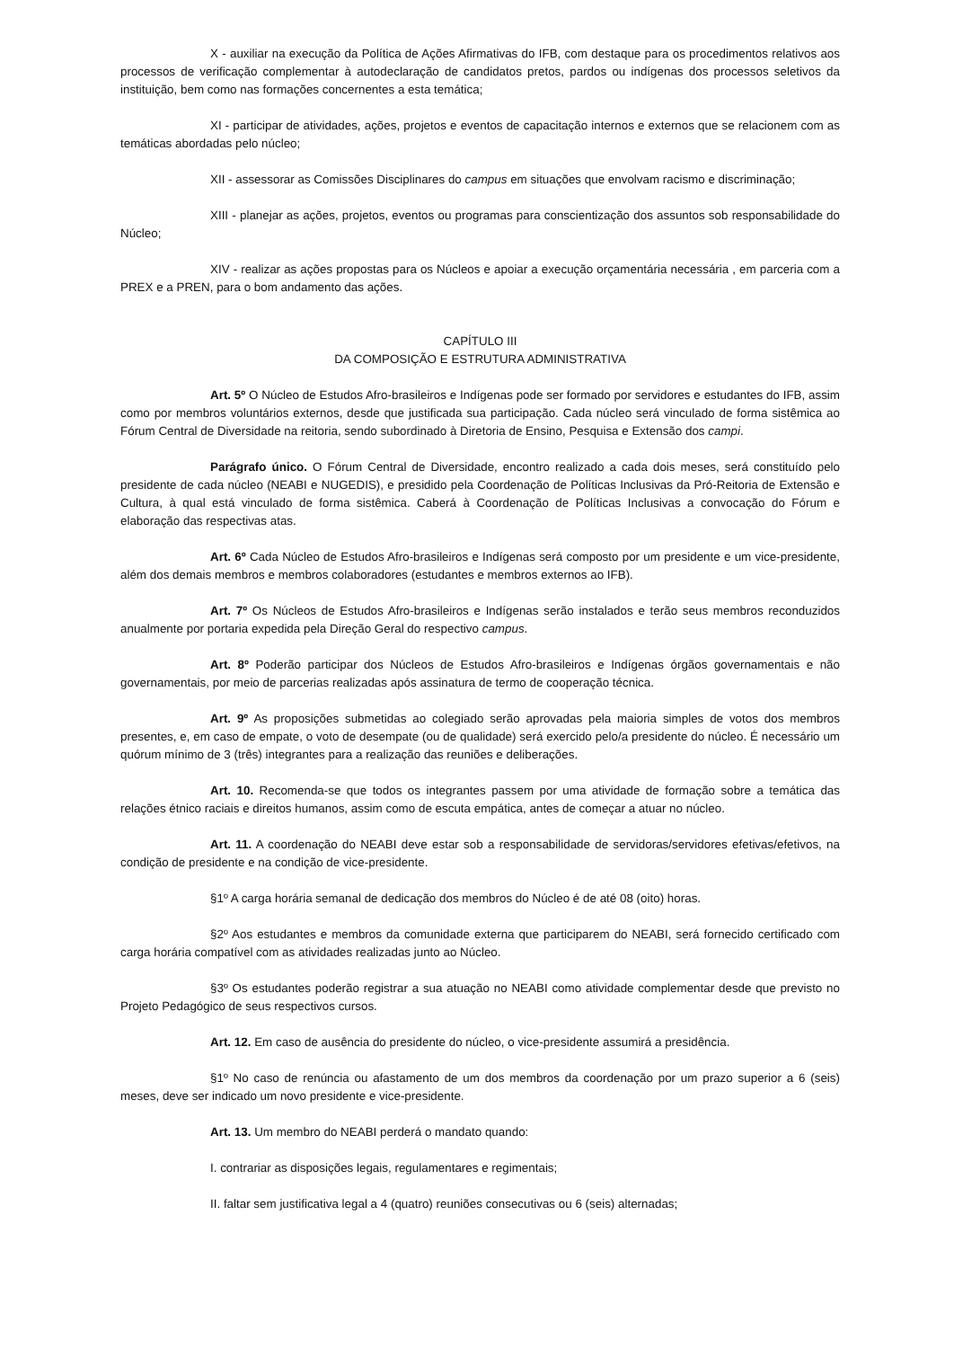X - auxiliar na execução da Política de Ações Afirmativas do IFB, com destaque para os procedimentos relativos aos processos de verificação complementar à autodeclaração de candidatos pretos, pardos ou indígenas dos processos seletivos da instituição, bem como nas formações concernentes a esta temática;
XI - participar de atividades, ações, projetos e eventos de capacitação internos e externos que se relacionem com as temáticas abordadas pelo núcleo;
XII - assessorar as Comissões Disciplinares do campus em situações que envolvam racismo e discriminação;
XIII - planejar as ações, projetos, eventos ou programas para conscientização dos assuntos sob responsabilidade do Núcleo;
XIV - realizar as ações propostas para os Núcleos e apoiar a execução orçamentária necessária , em parceria com a PREX e a PREN, para o bom andamento das ações.
CAPÍTULO III
DA COMPOSIÇÃO E ESTRUTURA ADMINISTRATIVA
Art. 5º O Núcleo de Estudos Afro-brasileiros e Indígenas pode ser formado por servidores e estudantes do IFB, assim como por membros voluntários externos, desde que justificada sua participação. Cada núcleo será vinculado de forma sistêmica ao Fórum Central de Diversidade na reitoria, sendo subordinado à Diretoria de Ensino, Pesquisa e Extensão dos campi.
Parágrafo único. O Fórum Central de Diversidade, encontro realizado a cada dois meses, será constituído pelo presidente de cada núcleo (NEABI e NUGEDIS), e presidido pela Coordenação de Políticas Inclusivas da Pró-Reitoria de Extensão e Cultura, à qual está vinculado de forma sistêmica. Caberá à Coordenação de Políticas Inclusivas a convocação do Fórum e elaboração das respectivas atas.
Art. 6º Cada Núcleo de Estudos Afro-brasileiros e Indígenas será composto por um presidente e um vice-presidente, além dos demais membros e membros colaboradores (estudantes e membros externos ao IFB).
Art. 7º Os Núcleos de Estudos Afro-brasileiros e Indígenas serão instalados e terão seus membros reconduzidos anualmente por portaria expedida pela Direção Geral do respectivo campus.
Art. 8º Poderão participar dos Núcleos de Estudos Afro-brasileiros e Indígenas órgãos governamentais e não governamentais, por meio de parcerias realizadas após assinatura de termo de cooperação técnica.
Art. 9º As proposições submetidas ao colegiado serão aprovadas pela maioria simples de votos dos membros presentes, e, em caso de empate, o voto de desempate (ou de qualidade) será exercido pelo/a presidente do núcleo. É necessário um quórum mínimo de 3 (três) integrantes para a realização das reuniões e deliberações.
Art. 10. Recomenda-se que todos os integrantes passem por uma atividade de formação sobre a temática das relações étnico raciais e direitos humanos, assim como de escuta empática, antes de começar a atuar no núcleo.
Art. 11. A coordenação do NEABI deve estar sob a responsabilidade de servidoras/servidores efetivas/efetivos, na condição de presidente e na condição de vice-presidente.
§1º A carga horária semanal de dedicação dos membros do Núcleo é de até 08 (oito) horas.
§2º Aos estudantes e membros da comunidade externa que participarem do NEABI, será fornecido certificado com carga horária compatível com as atividades realizadas junto ao Núcleo.
§3º Os estudantes poderão registrar a sua atuação no NEABI como atividade complementar desde que previsto no Projeto Pedagógico de seus respectivos cursos.
Art. 12. Em caso de ausência do presidente do núcleo, o vice-presidente assumirá a presidência.
§1º No caso de renúncia ou afastamento de um dos membros da coordenação por um prazo superior a 6 (seis) meses, deve ser indicado um novo presidente e vice-presidente.
Art. 13. Um membro do NEABI perderá o mandato quando:
I. contrariar as disposições legais, regulamentares e regimentais;
II. faltar sem justificativa legal a 4 (quatro) reuniões consecutivas ou 6 (seis) alternadas;